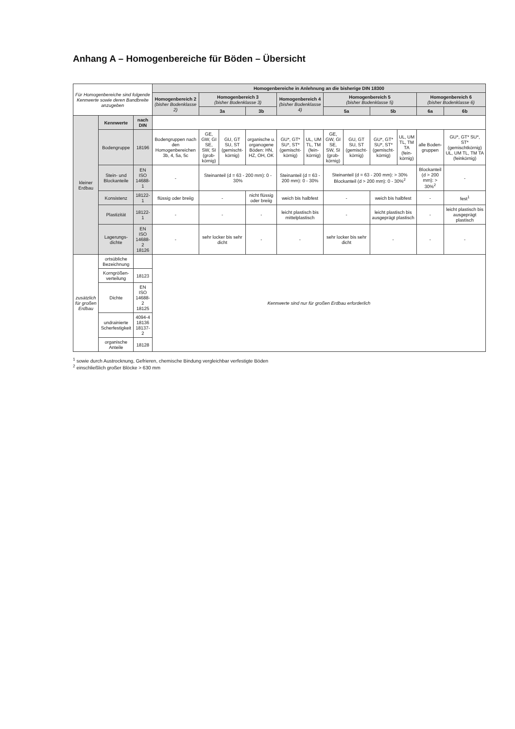Anhang A – Homogenbereiche für Böden – Übersicht
| Für Homogenbereiche sind folgende Kennwerte sowie deren Bandbreite anzugeben | | | Homogenbereiche in Anlehnung an die bisherige DIN 18300 | | | | | | | | | | | |
| | | | Homogenbereich 2 (bisher Bodenklasse 2) | Homogenbereich 3 (bisher Bodenklasse 3) | | | Homogenbereich 4 (bisher Bodenklasse 4) | | Homogenbereich 5 (bisher Bodenklasse 5) | | | | Homogenbereich 6 (bisher Bodenklasse 6) | |
| | | | | 3a | | 3b | | | 5a | | 5b | | 6a | 6b |
| kleiner Erdbau | Kennwerte | nach DIN | | | | | | | | | | | | |
| | Bodengruppe | 18196 | Bodengruppen nach den Homogenbereichen 3b, 4, 5a, 5c | GE, GW, GI SE, SW, SI (grob-körnig) | GU, GT SU, ST (gemischt-körnig) | organische u. organogene Böden: HN, HZ, OH, OK | GU*, GT* SU*, ST* (gemischt-körnig) | UL, UM TL, TM (fein-körnig) | GE, GW, GI SE, SW, SI (grob-körnig) | GU, GT SU, ST (gemischt-körnig) | GU*, GT* SU*, ST* (gemischt-körnig) | UL, UM TL, TM TA (fein-körnig) | alle Boden-gruppen | GU*, GT* SU*, ST* (gemischtkörnig) UL, UM TL, TM TA (feinkörnig) |
| | Stein- und Blockanteile | EN ISO 14688-1 | - | Steinanteil (d = 63 - 200 mm): 0 - 30% | | | Steinanteil (d = 63 - 200 mm): 0 - 30% | | Steinanteil (d = 63 - 200 mm): > 30% Blockanteil (d > 200 mm): 0 - 30%<sup>2</sup> | | | | Blockanteil (d > 200 mm): > 30%<sup>2</sup> | - |
| | Konsistenz | 18122-1 | flüssig oder breiig | - | | nicht flüssig oder breiig | weich bis halbfest | | - | | weich bis halbfest | | - | fest<sup>1</sup> |
| | Plastizität | 18122-1 | - | - | | - | leicht plastisch bis mittelplastisch | | - | | leicht plastisch bis ausgeprägt plastisch | | - | leicht plastisch bis ausgeprägt plastisch |
| | Lagerungs-dichte | EN ISO 14688-2 18126 | - | sehr locker bis sehr dicht | | - | - | | sehr locker bis sehr dicht | | - | | - | - |
| zusätzlich für großen Erdbau | ortsübliche Bezeichnung | | Kennwerte sind nur für großen Erdbau erforderlich | | | | | | | | | | | |
| | Korngrößen-verteilung | 18123 | | | | | | | | | | | | |
| | Dichte | EN ISO 14688-2 18125 | | | | | | | | | | | | |
| | undrainierte Scherfestigkeit | 4094-4 18136 18137-2 | | | | | | | | | | | | |
| | organische Anteile | 18128 | | | | | | | | | | | | |
<sup>1</sup> sowie durch Austrocknung, Gefrieren, chemische Bindung vergleichbar verfestigte Böden
<sup>2</sup> einschließlich großer Blöcke > 630 mm